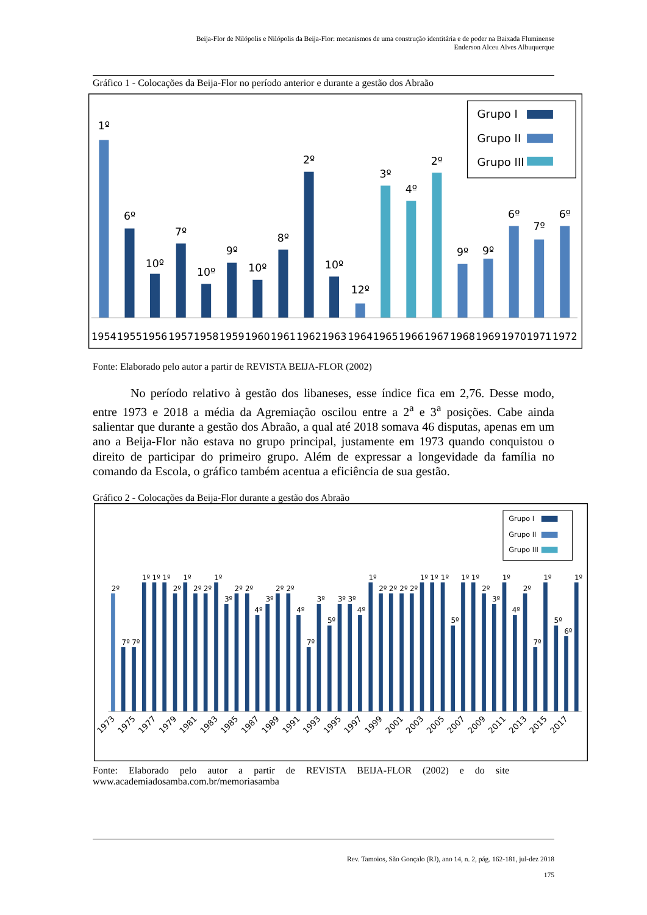Beija-Flor de Nilópolis e Nilópolis da Beija-Flor: mecanismos de uma construção identitária e de poder na Baixada Fluminense
Enderson Alceu Alves Albuquerque
Gráfico 1 - Colocações da Beija-Flor no período anterior e durante a gestão dos Abraão
1º
6º
10º
7º
10º
9º
10º
8º
2º
10º
12º
3º
4º
2º
9º
9º
6º
7º
6º
1954
1955
1956
1957
1958
1959
1960
1961
1962
1963
1964
1965
1966
1967
1968
1969
1970
1971
1972
Grupo I
Grupo II
Grupo III
Fonte: Elaborado pelo autor a partir de REVISTA BEIJA-FLOR (2002)
No período relativo à gestão dos libaneses, esse índice fica em 2,76. Desse modo, entre 1973 e 2018 a média da Agremiação oscilou entre a 2<sup>a</sup> e 3<sup>a</sup> posições. Cabe ainda salientar que durante a gestão dos Abraão, a qual até 2018 somava 46 disputas, apenas em um ano a Beija-Flor não estava no grupo principal, justamente em 1973 quando conquistou o direito de participar do primeiro grupo. Além de expressar a longevidade da família no comando da Escola, o gráfico também acentua a eficiência de sua gestão.
Gráfico 2 - Colocações da Beija-Flor durante a gestão dos Abraão
2º
7º
7º
1º
1º
1º
2º
1º
2º
2º
1º
3º
2º
2º
4º
3º
2º
2º
4º
7º
3º
5º
3º
3º
4º
1º
2º
2º
2º
2º
1º
1º
1º
5º
1º
1º
2º
3º
1º
4º
2º
7º
1º
5º
6º
1º
1973
1975
1977
1979
1981
1983
1985
1987
1989
1991
1993
1995
1997
1999
2001
2003
2005
2007
2009
2011
2013
2015
2017
Grupo I
Grupo II
Grupo III
Fonte: Elaborado pelo autor a partir de REVISTA BEIJA-FLOR (2002) e do site
www.academiadosamba.com.br/memoriasamba
Rev. Tamoios, São Gonçalo (RJ), ano 14, n. 2, pág. 162-181, jul-dez 2018
175